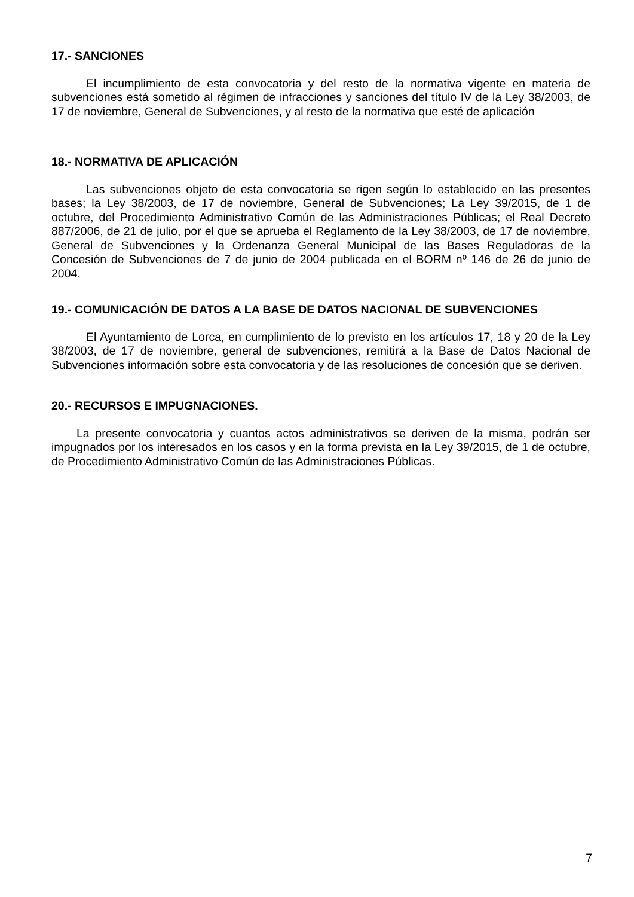17.- SANCIONES
El incumplimiento de esta convocatoria y del resto de la normativa vigente en materia de subvenciones está sometido al régimen de infracciones y sanciones del título IV de la Ley 38/2003, de 17 de noviembre, General de Subvenciones, y al resto de la normativa que esté de aplicación
18.- NORMATIVA DE APLICACIÓN
Las subvenciones objeto de esta convocatoria se rigen según lo establecido en las presentes bases; la Ley 38/2003, de 17 de noviembre, General de Subvenciones; La Ley 39/2015, de 1 de octubre, del Procedimiento Administrativo Común de las Administraciones Públicas; el Real Decreto 887/2006, de 21 de julio, por el que se aprueba el Reglamento de la Ley 38/2003, de 17 de noviembre, General de Subvenciones y la Ordenanza General Municipal de las Bases Reguladoras de la Concesión de Subvenciones de 7 de junio de 2004 publicada en el BORM nº 146 de 26 de junio de 2004.
19.- COMUNICACIÓN DE DATOS A LA BASE DE DATOS NACIONAL DE SUBVENCIONES
El Ayuntamiento de Lorca, en cumplimiento de lo previsto en los artículos 17, 18 y 20 de la Ley 38/2003, de 17 de noviembre, general de subvenciones, remitirá a la Base de Datos Nacional de Subvenciones información sobre esta convocatoria y de las resoluciones de concesión que se deriven.
20.- RECURSOS E IMPUGNACIONES.
La presente convocatoria y cuantos actos administrativos se deriven de la misma, podrán ser impugnados por los interesados en los casos y en la forma prevista en la Ley 39/2015, de 1 de octubre, de Procedimiento Administrativo Común de las Administraciones Públicas.
7